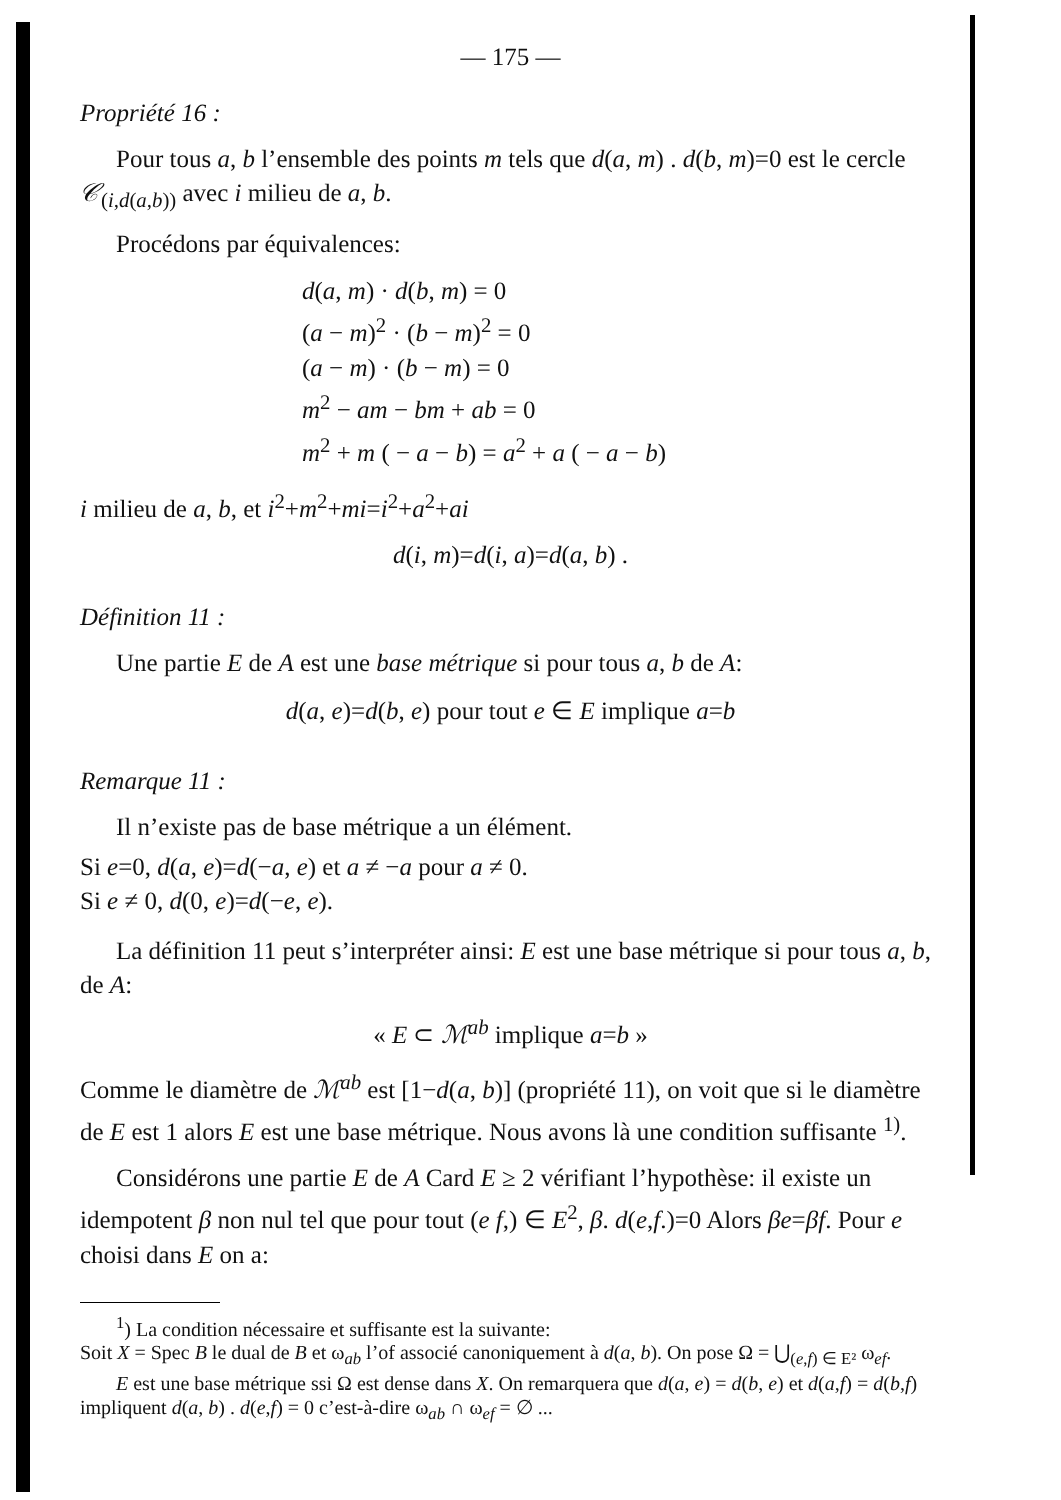— 175 —
Propriété 16 :
Pour tous a, b l’ensemble des points m tels que d(a, m) . d(b, m)=0 est le cercle 𝒞<sub>(i,d(a,b))</sub> avec i milieu de a, b.
Procédons par équivalences:
d(a, m) · d(b, m) = 0
(a − m)<sup>2</sup> · (b − m)<sup>2</sup> = 0
(a − m) · (b − m) = 0
m<sup>2</sup> − am − bm + ab = 0
m<sup>2</sup> + m ( − a − b) = a<sup>2</sup> + a ( − a − b)
i milieu de a, b, et i<sup>2</sup>+m<sup>2</sup>+mi=i<sup>2</sup>+a<sup>2</sup>+ai
d(i, m)=d(i, a)=d(a, b) .
Définition 11 :
Une partie E de A est une base métrique si pour tous a, b de A:
d(a, e)=d(b, e) pour tout e ∈ E implique a=b
Remarque 11 :
Il n’existe pas de base métrique a un élément.
Si e=0, d(a, e)=d(−a, e) et a ≠ −a pour a ≠ 0.
Si e ≠ 0, d(0, e)=d(−e, e).
La définition 11 peut s’interpréter ainsi: E est une base métrique si pour tous a, b, de A:
« E ⊂ ℳ<sup>ab</sup> implique a=b »
Comme le diamètre de ℳ<sup>ab</sup> est [1−d(a, b)] (propriété 11), on voit que si le diamètre de E est 1 alors E est une base métrique. Nous avons là une condition suffisante <sup>1)</sup>.
Considérons une partie E de A Card E ≥ 2 vérifiant l’hypothèse: il existe un idempotent β non nul tel que pour tout (e f,) ∈ E<sup>2</sup>, β. d(e,f.)=0 Alors βe=βf. Pour e choisi dans E on a:
<sup>1</sup>) La condition nécessaire et suffisante est la suivante:
Soit X = Spec B le dual de B et ω<sub>ab</sub> l’of associé canoniquement à d(a, b). On pose Ω = ⋃<sub>(e,f) ∈ E²</sub> ω<sub>ef</sub>.
E est une base métrique ssi Ω est dense dans X. On remarquera que d(a, e) = d(b, e) et d(a,f) = d(b,f) impliquent d(a, b) . d(e,f) = 0 c’est-à-dire ω<sub>ab</sub> ∩ ω<sub>ef</sub> = ∅ ...